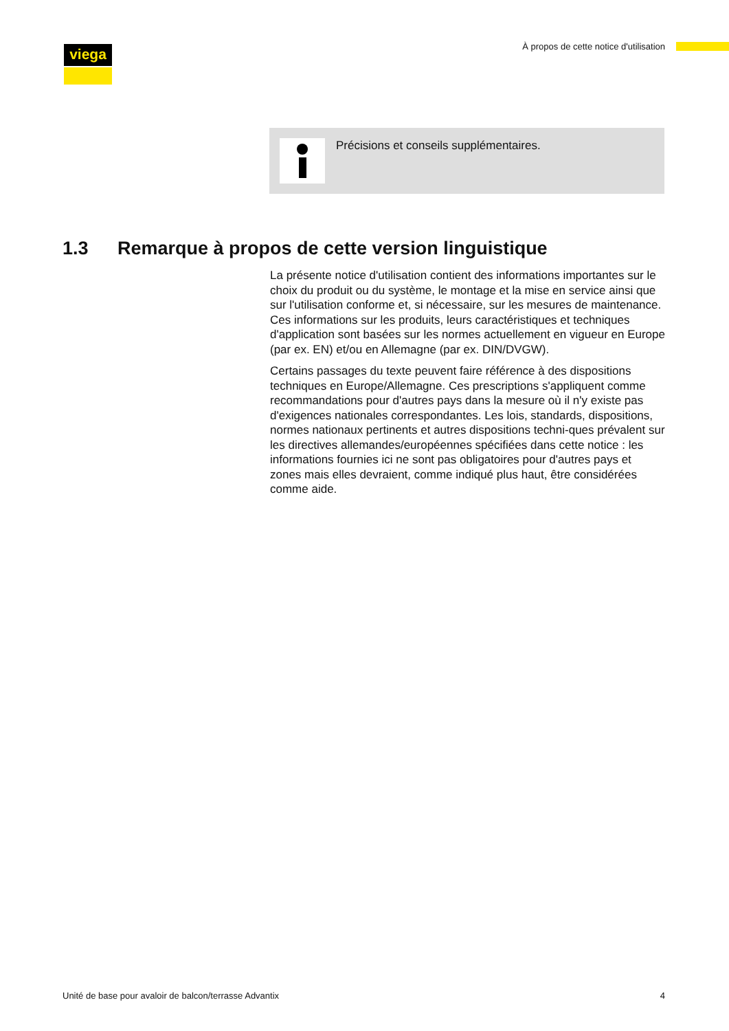viega
À propos de cette notice d'utilisation
Précisions et conseils supplémentaires.
1.3 Remarque à propos de cette version linguistique
La présente notice d'utilisation contient des informations importantes sur le choix du produit ou du système, le montage et la mise en service ainsi que sur l'utilisation conforme et, si nécessaire, sur les mesures de maintenance. Ces informations sur les produits, leurs caractéristiques et techniques d'application sont basées sur les normes actuellement en vigueur en Europe (par ex. EN) et/ou en Allemagne (par ex. DIN/DVGW).
Certains passages du texte peuvent faire référence à des dispositions techniques en Europe/Allemagne. Ces prescriptions s'appliquent comme recommandations pour d'autres pays dans la mesure où il n'y existe pas d'exigences nationales correspondantes. Les lois, standards, dispositions, normes nationaux pertinents et autres dispositions techni-ques prévalent sur les directives allemandes/européennes spécifiées dans cette notice : les informations fournies ici ne sont pas obligatoires pour d'autres pays et zones mais elles devraient, comme indiqué plus haut, être considérées comme aide.
Unité de base pour avaloir de balcon/terrasse Advantix 4